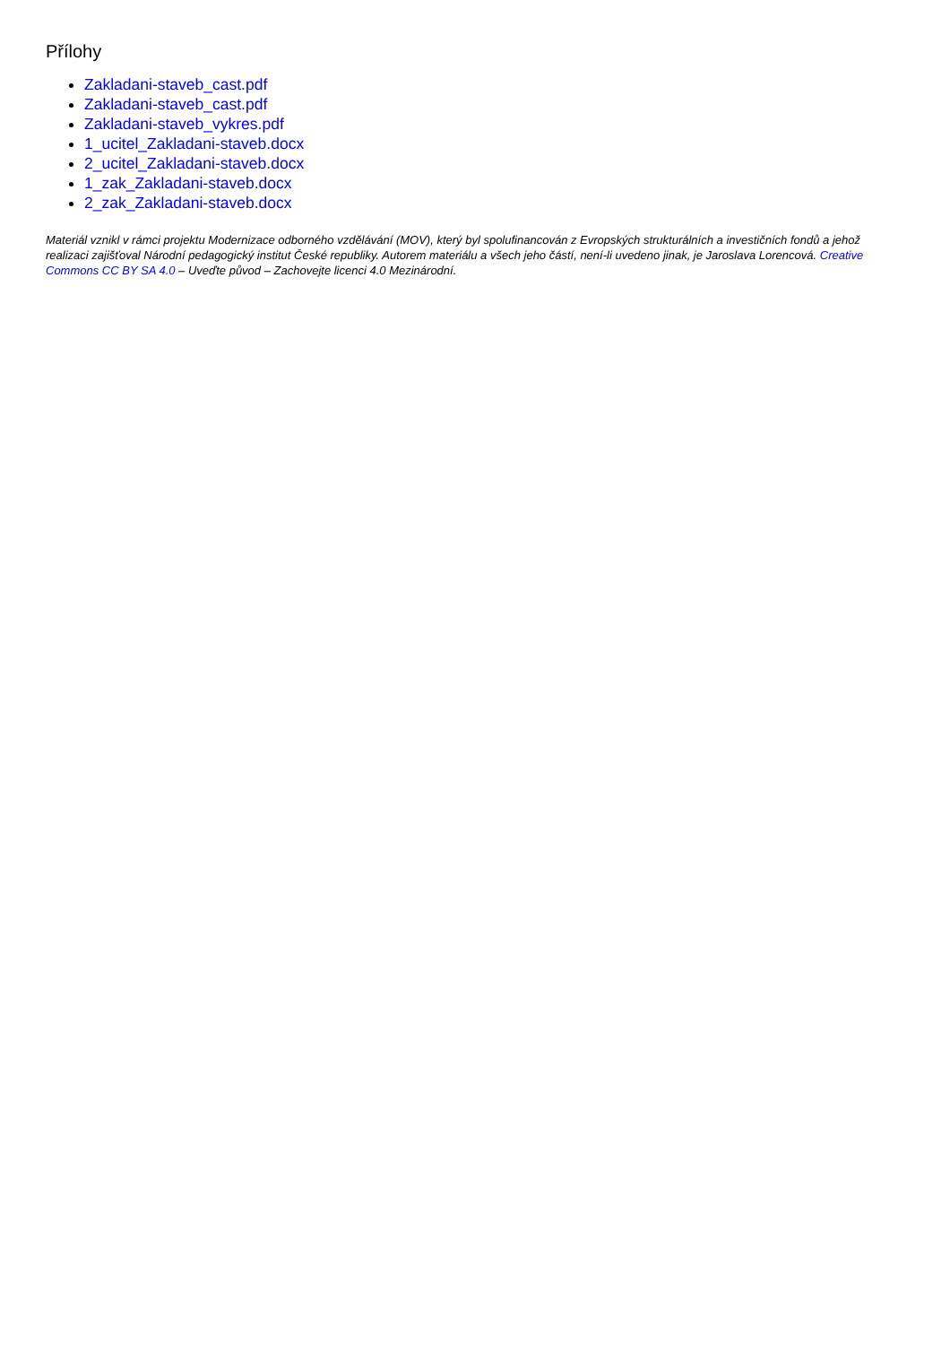Přílohy
Zakladani-staveb_cast.pdf
Zakladani-staveb_cast.pdf
Zakladani-staveb_vykres.pdf
1_ucitel_Zakladani-staveb.docx
2_ucitel_Zakladani-staveb.docx
1_zak_Zakladani-staveb.docx
2_zak_Zakladani-staveb.docx
Materiál vznikl v rámci projektu Modernizace odborného vzdělávání (MOV), který byl spolufinancován z Evropských strukturálních a investičních fondů a jehož realizaci zajišťoval Národní pedagogický institut České republiky. Autorem materiálu a všech jeho částí, není-li uvedeno jinak, je Jaroslava Lorencová. Creative Commons CC BY SA 4.0 – Uveďte původ – Zachovejte licenci 4.0 Mezinárodní.